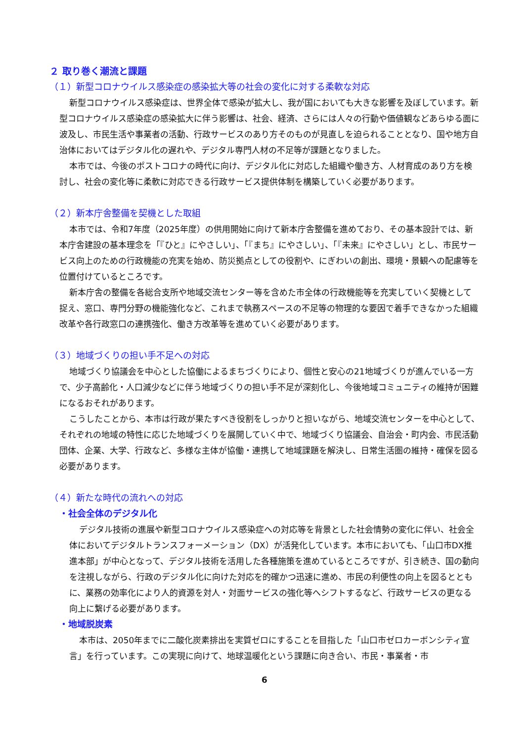２ 取り巻く潮流と課題
（１）新型コロナウイルス感染症の感染拡大等の社会の変化に対する柔軟な対応
新型コロナウイルス感染症は、世界全体で感染が拡大し、我が国においても大きな影響を及ぼしています。新型コロナウイルス感染症の感染拡大に伴う影響は、社会、経済、さらには人々の行動や価値観などあらゆる面に波及し、市民生活や事業者の活動、行政サービスのあり方そのものが見直しを迫られることとなり、国や地方自治体においてはデジタル化の遅れや、デジタル専門人材の不足等が課題となりました。
本市では、今後のポストコロナの時代に向け、デジタル化に対応した組織や働き方、人材育成のあり方を検討し、社会の変化等に柔軟に対応できる行政サービス提供体制を構築していく必要があります。
（２）新本庁舎整備を契機とした取組
本市では、令和7年度（2025年度）の供用開始に向けて新本庁舎整備を進めており、その基本設計では、新本庁舎建設の基本理念を「『ひと』にやさしい」、「『まち』にやさしい」、「『未来』にやさしい」とし、市民サービス向上のための行政機能の充実を始め、防災拠点としての役割や、にぎわいの創出、環境・景観への配慮等を位置付けているところです。
新本庁舎の整備を各総合支所や地域交流センター等を含めた市全体の行政機能等を充実していく契機として捉え、窓口、専門分野の機能強化など、これまで執務スペースの不足等の物理的な要因で着手できなかった組織改革や各行政窓口の連携強化、働き方改革等を進めていく必要があります。
（３）地域づくりの担い手不足への対応
地域づくり協議会を中心とした協働によるまちづくりにより、個性と安心の21地域づくりが進んでいる一方で、少子高齢化・人口減少などに伴う地域づくりの担い手不足が深刻化し、今後地域コミュニティの維持が困難になるおそれがあります。
こうしたことから、本市は行政が果たすべき役割をしっかりと担いながら、地域交流センターを中心として、それぞれの地域の特性に応じた地域づくりを展開していく中で、地域づくり協議会、自治会・町内会、市民活動団体、企業、大学、行政など、多様な主体が協働・連携して地域課題を解決し、日常生活圏の維持・確保を図る必要があります。
（４）新たな時代の流れへの対応
・社会全体のデジタル化
デジタル技術の進展や新型コロナウイルス感染症への対応等を背景とした社会情勢の変化に伴い、社会全体においてデジタルトランスフォーメーション（DX）が活発化しています。本市においても、「山口市DX推進本部」が中心となって、デジタル技術を活用した各種施策を進めているところですが、引き続き、国の動向を注視しながら、行政のデジタル化に向けた対応を的確かつ迅速に進め、市民の利便性の向上を図るとともに、業務の効率化により人的資源を対人・対面サービスの強化等へシフトするなど、行政サービスの更なる向上に繋げる必要があります。
・地域脱炭素
本市は、2050年までに二酸化炭素排出を実質ゼロにすることを目指した「山口市ゼロカーボンシティ宣言」を行っています。この実現に向けて、地球温暖化という課題に向き合い、市民・事業者・市
6